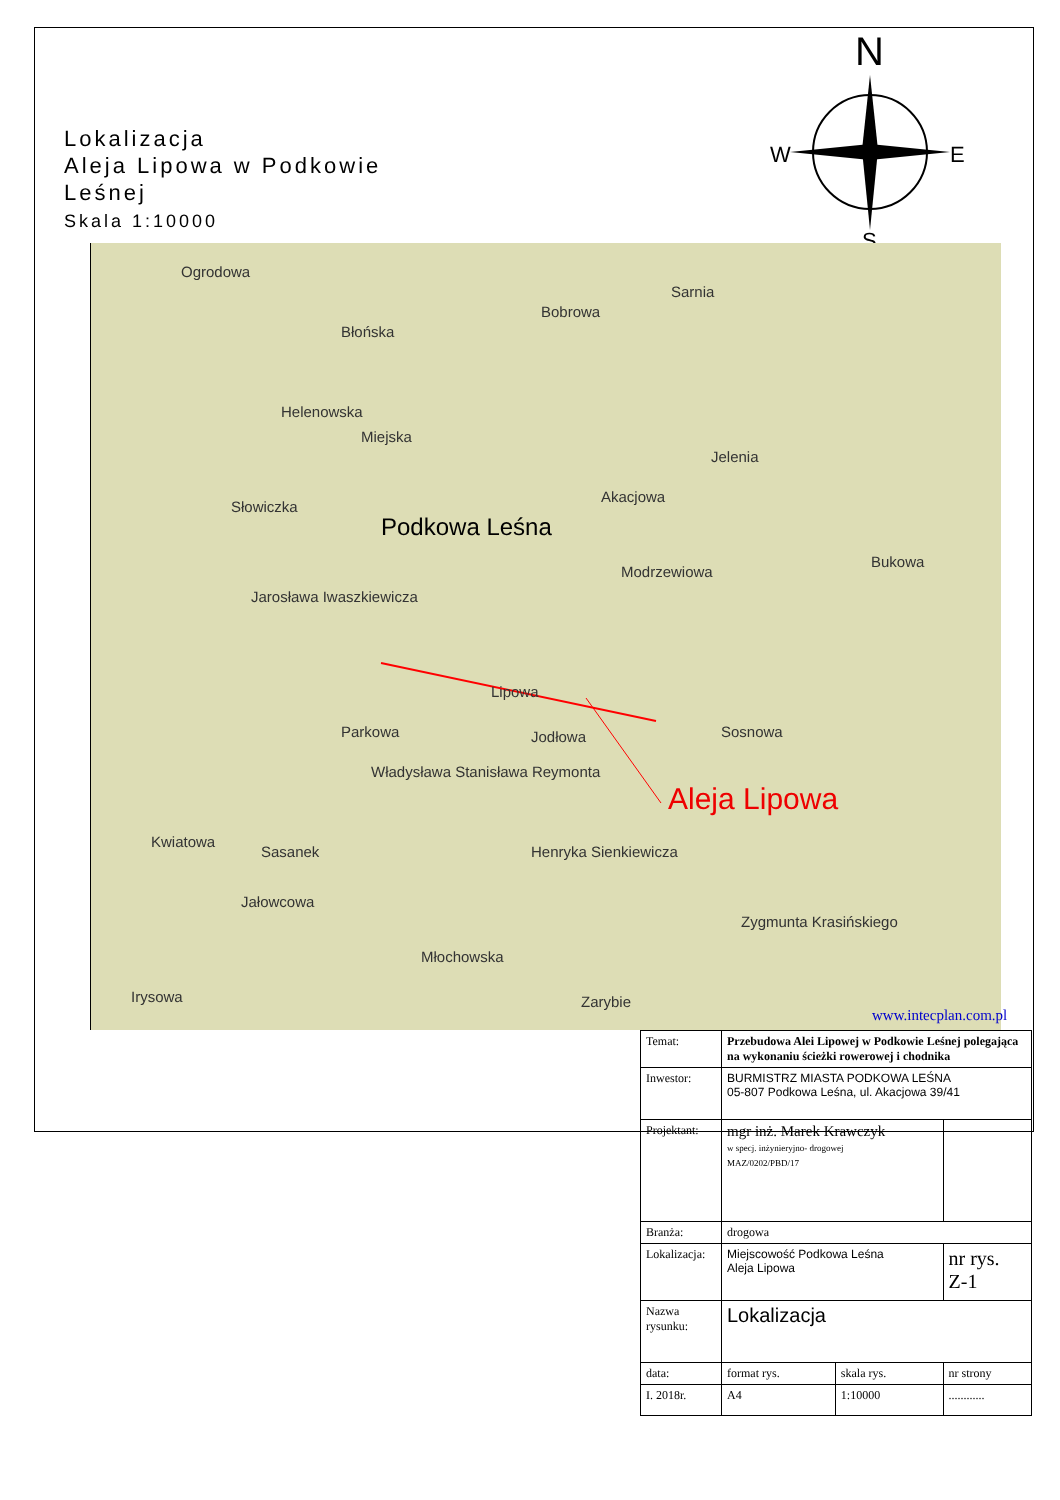Lokalizacja
Aleja Lipowa w Podkowie
Leśnej
Skala 1:10000
N
W
E
S
Ogrodowa
Błońska
Bobrowa
Sarnia
Helenowska
Miejska
Jelenia
Słowiczka
Akacjowa
Podkowa Leśna
Modrzewiowa
Bukowa
Jarosława Iwaszkiewicza
Lipowa
Parkowa Jodłowa Sosnowa
Władysława Stanisława Reymonta
Henryka Sienkiewicza
Jałowcowa
Młochowska
Irysowa Zarybie
Kwiatowa
Sasanek
Zygmunta Krasińskiego
Aleja Lipowa
www.intecplan.com.pl
| Temat: | Przebudowa Alei Lipowej w Podkowie Leśnej polegająca na wykonaniu ścieżki rowerowej i chodnika | | | |
| Inwestor: | BURMISTRZ MIASTA PODKOWA LEŚNA 05-807 Podkowa Leśna, ul. Akacjowa 39/41 | | | |
| Projektant: | mgr inż. Marek Krawczyk w specj. inżynieryjno- drogowej MAZ/0202/PBD/17 | | | |
| Branża: | drogowa | | | |
| Lokalizacja: | Miejscowość Podkowa Leśna Aleja Lipowa | | | nr rys. Z-1 |
| Nazwa rysunku: | Lokalizacja | | | |
| data: | format rys. | skala rys. | nr strony | |
| I. 2018r. | A4 | 1:10000 | ............ | |